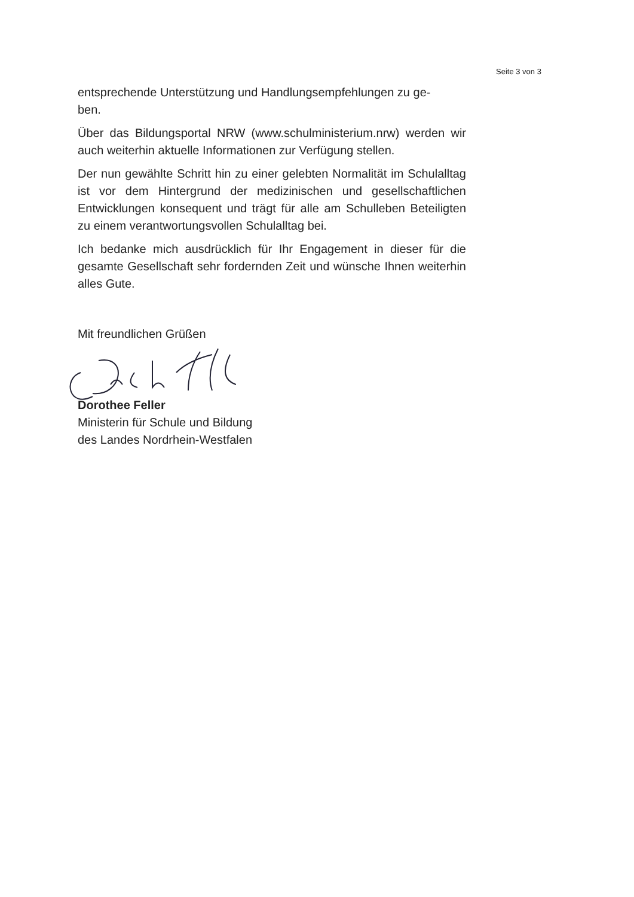Seite 3 von 3
entsprechende Unterstützung und Handlungsempfehlungen zu ge-
ben.
Über das Bildungsportal NRW (www.schulministerium.nrw) werden wir auch weiterhin aktuelle Informationen zur Verfügung stellen.
Der nun gewählte Schritt hin zu einer gelebten Normalität im Schulalltag ist vor dem Hintergrund der medizinischen und gesellschaftlichen Entwicklungen konsequent und trägt für alle am Schulleben Beteiligten zu einem verantwortungsvollen Schulalltag bei.
Ich bedanke mich ausdrücklich für Ihr Engagement in dieser für die gesamte Gesellschaft sehr fordernden Zeit und wünsche Ihnen weiterhin alles Gute.
Mit freundlichen Grüßen
Dorothee Feller
Ministerin für Schule und Bildung
des Landes Nordrhein-Westfalen